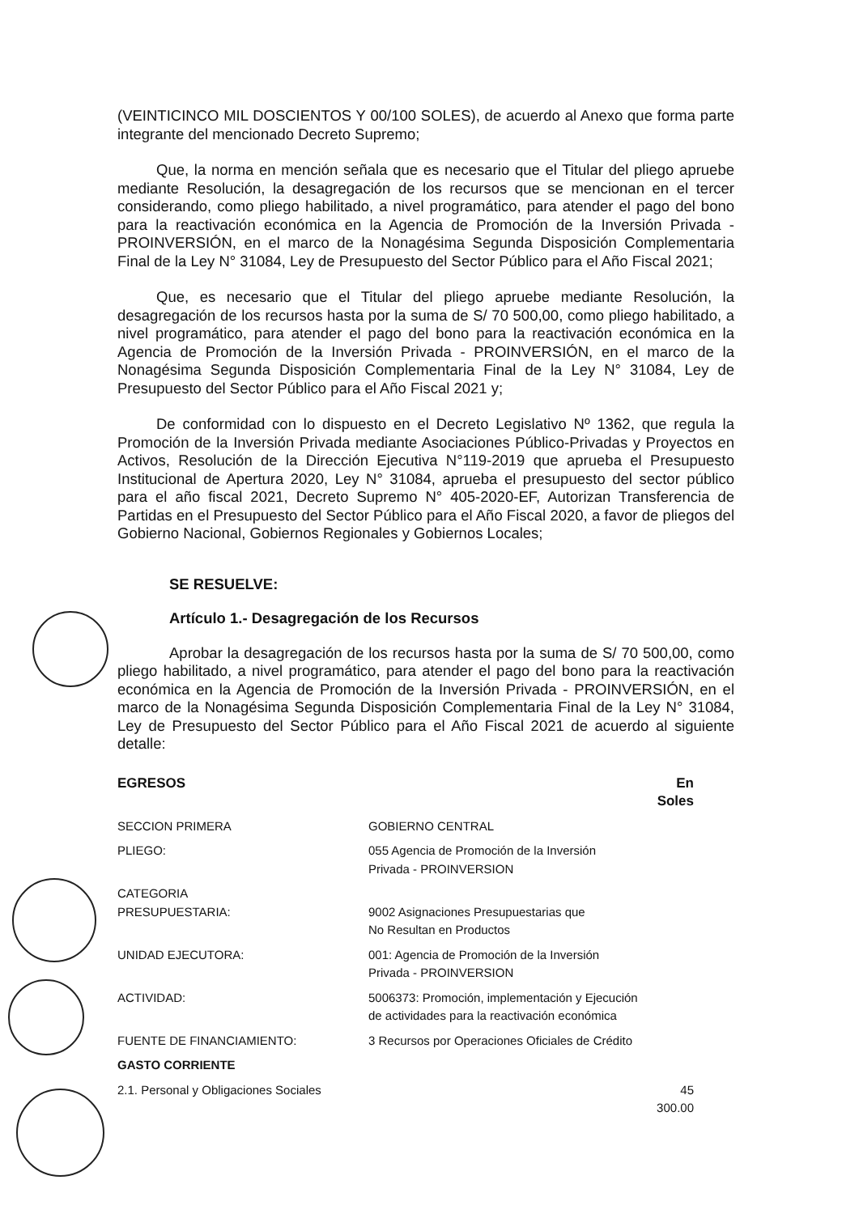(VEINTICINCO MIL DOSCIENTOS Y 00/100 SOLES), de acuerdo al Anexo que forma parte integrante del mencionado Decreto Supremo;
Que, la norma en mención señala que es necesario que el Titular del pliego apruebe mediante Resolución, la desagregación de los recursos que se mencionan en el tercer considerando, como pliego habilitado, a nivel programático, para atender el pago del bono para la reactivación económica en la Agencia de Promoción de la Inversión Privada - PROINVERSIÓN, en el marco de la Nonagésima Segunda Disposición Complementaria Final de la Ley N° 31084, Ley de Presupuesto del Sector Público para el Año Fiscal 2021;
Que, es necesario que el Titular del pliego apruebe mediante Resolución, la desagregación de los recursos hasta por la suma de S/ 70 500,00, como pliego habilitado, a nivel programático, para atender el pago del bono para la reactivación económica en la Agencia de Promoción de la Inversión Privada - PROINVERSIÓN, en el marco de la Nonagésima Segunda Disposición Complementaria Final de la Ley N° 31084, Ley de Presupuesto del Sector Público para el Año Fiscal 2021 y;
De conformidad con lo dispuesto en el Decreto Legislativo Nº 1362, que regula la Promoción de la Inversión Privada mediante Asociaciones Público-Privadas y Proyectos en Activos, Resolución de la Dirección Ejecutiva N°119-2019 que aprueba el Presupuesto Institucional de Apertura 2020, Ley N° 31084, aprueba el presupuesto del sector público para el año fiscal 2021, Decreto Supremo N° 405-2020-EF, Autorizan Transferencia de Partidas en el Presupuesto del Sector Público para el Año Fiscal 2020, a favor de pliegos del Gobierno Nacional, Gobiernos Regionales y Gobiernos Locales;
SE RESUELVE:
Artículo 1.- Desagregación de los Recursos
Aprobar la desagregación de los recursos hasta por la suma de S/ 70 500,00, como pliego habilitado, a nivel programático, para atender el pago del bono para la reactivación económica en la Agencia de Promoción de la Inversión Privada - PROINVERSIÓN, en el marco de la Nonagésima Segunda Disposición Complementaria Final de la Ley N° 31084, Ley de Presupuesto del Sector Público para el Año Fiscal 2021 de acuerdo al siguiente detalle:
| EGRESOS | | En Soles |
| SECCION PRIMERA | GOBIERNO CENTRAL | |
| PLIEGO: | 055 Agencia de Promoción de la Inversión Privada - PROINVERSION | |
| CATEGORIA PRESUPUESTARIA: | 9002 Asignaciones Presupuestarias que No Resultan en Productos | |
| UNIDAD EJECUTORA: | 001: Agencia de Promoción de la Inversión Privada - PROINVERSION | |
| ACTIVIDAD: | 5006373: Promoción, implementación y Ejecución de actividades para la reactivación económica | |
| FUENTE DE FINANCIAMIENTO: | 3 Recursos por Operaciones Oficiales de Crédito | |
| GASTO CORRIENTE | | |
| 2.1. Personal y Obligaciones Sociales | | 45 300.00 |